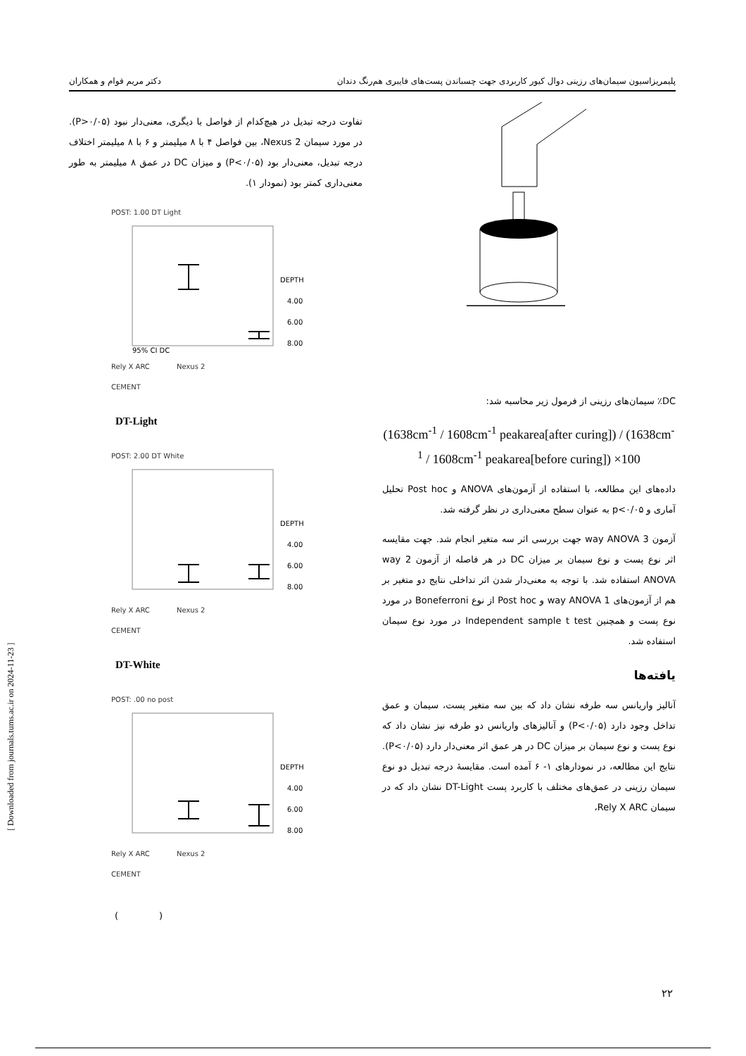پلیمریزاسیون سیمان‌های رزینی دوال کیور کاربردی جهت چسباندن پست‌های فایبری هم‌رنگ دندان دکتر مریم قوام و همکاران
DC٪ سیمان‌های رزینی از فرمول زیر محاسبه شد:
(1638cm<sup>-1</sup> / 1608cm<sup>-1</sup> peakarea[after curing]) / (1638cm<sup>-1</sup> / 1608cm<sup>-1</sup> peakarea[before curing]) ×100
داده‌های این مطالعه، با استفاده از آزمون‌های ANOVA و Post hoc تحلیل آماری و p<۰/۰۵ به عنوان سطح معنی‌داری در نظر گرفته شد.
آزمون 3 way ANOVA جهت بررسی اثر سه متغیر انجام شد. جهت مقایسه اثر نوع پست و نوع سیمان بر میزان DC در هر فاصله از آزمون 2 way ANOVA استفاده شد. با توجه به معنی‌دار شدن اثر تداخلی نتایج دو متغیر بر هم از آزمون‌های 1 way ANOVA و Post hoc از نوع Boneferroni در مورد نوع پست و همچنین Independent sample t test در مورد نوع سیمان استفاده شد.
یافته‌ها
آنالیز واریانس سه طرفه نشان داد که بین سه متغیر پست، سیمان و عمق تداخل وجود دارد (P<۰/۰۵) و آنالیزهای واریانس دو طرفه نیز نشان داد که نوع پست و نوع سیمان بر میزان DC در هر عمق اثر معنی‌دار دارد (P<۰/۰۵). نتایج این مطالعه، در نمودارهای ۱- ۶ آمده است. مقایسهٔ درجه تبدیل دو نوع سیمان رزینی در عمق‌های مختلف با کاربرد پست DT-Light نشان داد که در سیمان Rely X ARC،
تفاوت درجه تبدیل در هیچ‌کدام از فواصل با دیگری، معنی‌دار نبود (P>۰/۰۵). در مورد سیمان Nexus 2، بین فواصل ۴ با ۸ میلیمتر و ۶ با ۸ میلیمتر اختلاف درجه تبدیل، معنی‌دار بود (P<۰/۰۵) و میزان DC در عمق ۸ میلیمتر به طور معنی‌داری کمتر بود (نمودار ۱).
POST: 1.00 DT Light
DEPTH
4.00
6.00
8.00
95% CI DC
Rely X ARC Nexus 2
CEMENT
DT-Light
POST: 2.00 DT White
DEPTH
4.00
6.00
8.00
Rely X ARC Nexus 2
CEMENT
DT-White
POST: .00 no post
DEPTH
4.00
6.00
8.00
Rely X ARC Nexus 2
CEMENT
( )
[ Downloaded from journals.tums.ac.ir on 2024-11-23 ]
۲۲